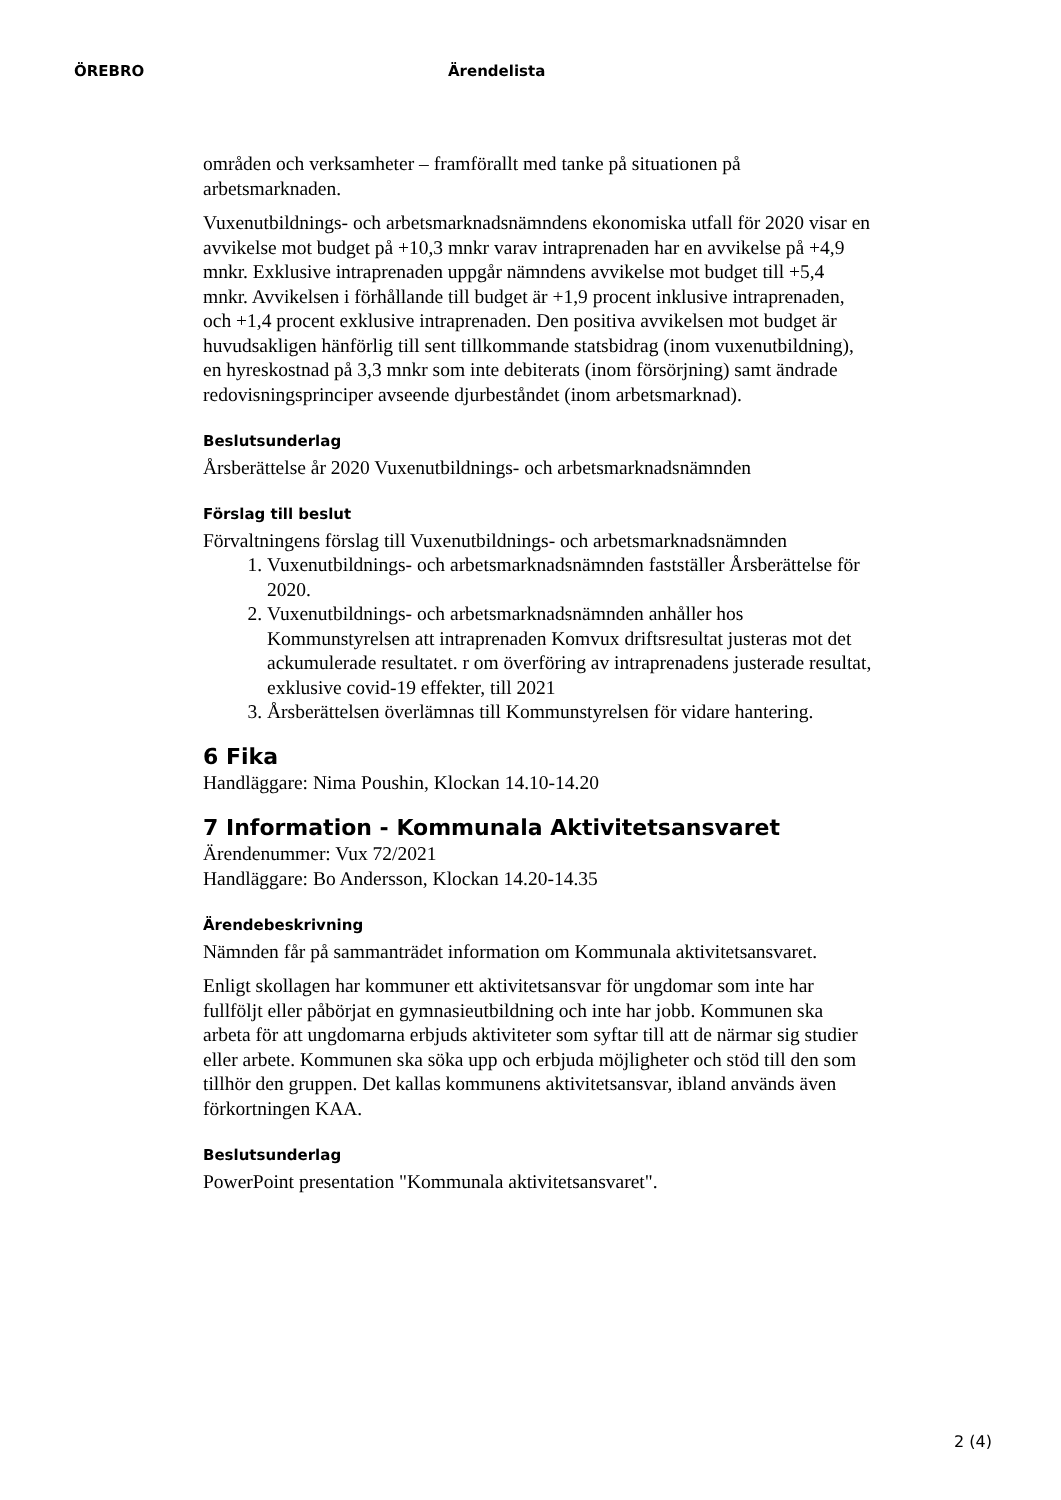ÖREBRO Ärendelista
områden och verksamheter – framförallt med tanke på situationen på arbetsmarknaden.
Vuxenutbildnings- och arbetsmarknadsnämndens ekonomiska utfall för 2020 visar en avvikelse mot budget på +10,3 mnkr varav intraprenaden har en avvikelse på +4,9 mnkr. Exklusive intraprenaden uppgår nämndens avvikelse mot budget till +5,4 mnkr. Avvikelsen i förhållande till budget är +1,9 procent inklusive intraprenaden, och +1,4 procent exklusive intraprenaden. Den positiva avvikelsen mot budget är huvudsakligen hänförlig till sent tillkommande statsbidrag (inom vuxenutbildning), en hyreskostnad på 3,3 mnkr som inte debiterats (inom försörjning) samt ändrade redovisningsprinciper avseende djurbeståndet (inom arbetsmarknad).
Beslutsunderlag
Årsberättelse år 2020 Vuxenutbildnings- och arbetsmarknadsnämnden
Förslag till beslut
Förvaltningens förslag till Vuxenutbildnings- och arbetsmarknadsnämnden
1. Vuxenutbildnings- och arbetsmarknadsnämnden fastställer Årsberättelse för 2020.
2. Vuxenutbildnings- och arbetsmarknadsnämnden anhåller hos Kommunstyrelsen att intraprenaden Komvux driftsresultat justeras mot det ackumulerade resultatet. r om överföring av intraprenadens justerade resultat, exklusive covid-19 effekter, till 2021
3. Årsberättelsen överlämnas till Kommunstyrelsen för vidare hantering.
6 Fika
Handläggare: Nima Poushin, Klockan 14.10-14.20
7 Information - Kommunala Aktivitetsansvaret
Ärendenummer: Vux 72/2021
Handläggare: Bo Andersson, Klockan 14.20-14.35
Ärendebeskrivning
Nämnden får på sammanträdet information om Kommunala aktivitetsansvaret.
Enligt skollagen har kommuner ett aktivitetsansvar för ungdomar som inte har fullföljt eller påbörjat en gymnasieutbildning och inte har jobb. Kommunen ska arbeta för att ungdomarna erbjuds aktiviteter som syftar till att de närmar sig studier eller arbete. Kommunen ska söka upp och erbjuda möjligheter och stöd till den som tillhör den gruppen. Det kallas kommunens aktivitetsansvar, ibland används även förkortningen KAA.
Beslutsunderlag
PowerPoint presentation "Kommunala aktivitetsansvaret".
2 (4)